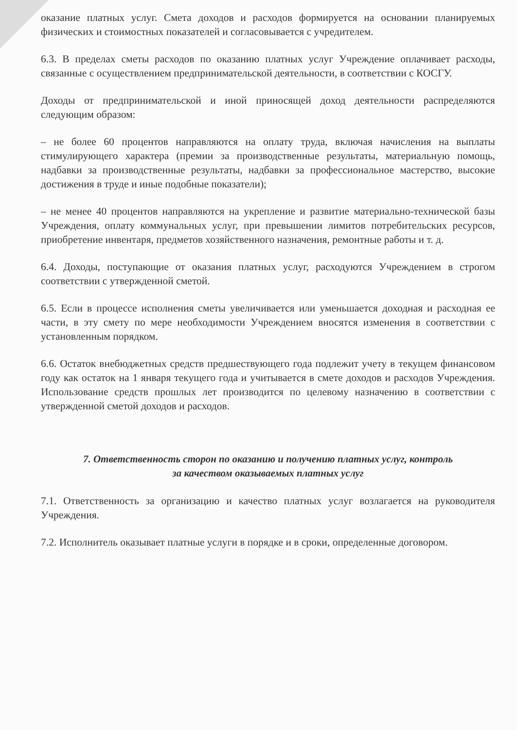оказание платных услуг. Смета доходов и расходов формируется на основании планируемых физических и стоимостных показателей и согласовывается с учредителем.
6.3. В пределах сметы расходов по оказанию платных услуг Учреждение оплачивает расходы, связанные с осуществлением предпринимательской деятельности, в соответствии с КОСГУ.
Доходы от предпринимательской и иной приносящей доход деятельности распределяются следующим образом:
– не более 60 процентов направляются на оплату труда, включая начисления на выплаты стимулирующего характера (премии за производственные результаты, материальную помощь, надбавки за производственные результаты, надбавки за профессиональное мастерство, высокие достижения в труде и иные подобные показатели);
– не менее 40 процентов направляются на укрепление и развитие материально-технической базы Учреждения, оплату коммунальных услуг, при превышении лимитов потребительских ресурсов, приобретение инвентаря, предметов хозяйственного назначения, ремонтные работы и т. д.
6.4. Доходы, поступающие от оказания платных услуг, расходуются Учреждением в строгом соответствии с утвержденной сметой.
6.5. Если в процессе исполнения сметы увеличивается или уменьшается доходная и расходная ее части, в эту смету по мере необходимости Учреждением вносятся изменения в соответствии с установленным порядком.
6.6. Остаток внебюджетных средств предшествующего года подлежит учету в текущем финансовом году как остаток на 1 января текущего года и учитывается в смете доходов и расходов Учреждения. Использование средств прошлых лет производится по целевому назначению в соответствии с утвержденной сметой доходов и расходов.
7. Ответственность сторон по оказанию и получению платных услуг, контроль
за качеством оказываемых платных услуг
7.1. Ответственность за организацию и качество платных услуг возлагается на руководителя Учреждения.
7.2. Исполнитель оказывает платные услуги в порядке и в сроки, определенные договором.